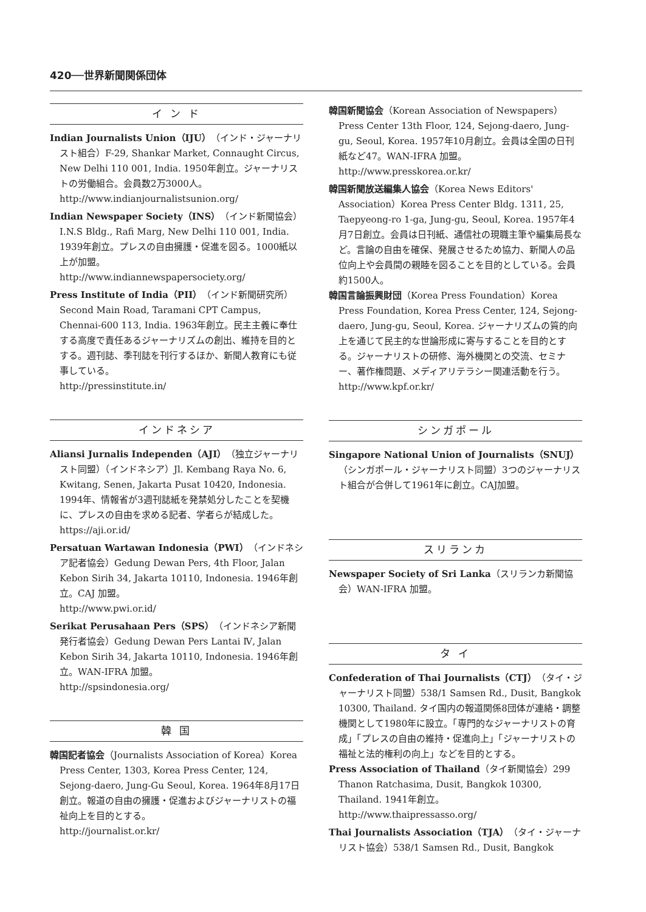420──世界新聞関係団体
イ ン ド
Indian Journalists Union（IJU）（インド・ジャーナリスト組合）F-29, Shankar Market, Connaught Circus, New Delhi 110 001, India. 1950年創立。ジャーナリストの労働組合。会員数2万3000人。
http://www.indianjournalistsunion.org/
Indian Newspaper Society（INS）（インド新聞協会）I.N.S Bldg., Rafi Marg, New Delhi 110 001, India. 1939年創立。プレスの自由擁護・促進を図る。1000紙以上が加盟。
http://www.indiannewspapersociety.org/
Press Institute of India（PII）（インド新聞研究所）Second Main Road, Taramani CPT Campus, Chennai-600 113, India. 1963年創立。民主主義に奉仕する高度で責任あるジャーナリズムの創出、維持を目的とする。週刊誌、季刊誌を刊行するほか、新聞人教育にも従事している。
http://pressinstitute.in/
インドネシア
Aliansi Jurnalis Independen（AJI）（独立ジャーナリスト同盟）（インドネシア）Jl. Kembang Raya No. 6, Kwitang, Senen, Jakarta Pusat 10420, Indonesia. 1994年、情報省が3週刊誌紙を発禁処分したことを契機に、プレスの自由を求める記者、学者らが結成した。
https://aji.or.id/
Persatuan Wartawan Indonesia（PWI）（インドネシア記者協会）Gedung Dewan Pers, 4th Floor, Jalan Kebon Sirih 34, Jakarta 10110, Indonesia. 1946年創立。CAJ 加盟。
http://www.pwi.or.id/
Serikat Perusahaan Pers（SPS）（インドネシア新聞発行者協会）Gedung Dewan Pers Lantai Ⅳ, Jalan Kebon Sirih 34, Jakarta 10110, Indonesia. 1946年創立。WAN-IFRA 加盟。
http://spsindonesia.org/
韓 国
韓国記者協会（Journalists Association of Korea）Korea Press Center, 1303, Korea Press Center, 124, Sejong-daero, Jung-Gu Seoul, Korea. 1964年8月17日創立。報道の自由の擁護・促進およびジャーナリストの福祉向上を目的とする。
http://journalist.or.kr/
韓国新聞協会（Korean Association of Newspapers）Press Center 13th Floor, 124, Sejong-daero, Jung-gu, Seoul, Korea. 1957年10月創立。会員は全国の日刊紙など47。WAN-IFRA 加盟。
http://www.presskorea.or.kr/
韓国新聞放送編集人協会（Korea News Editors' Association）Korea Press Center Bldg. 1311, 25, Taepyeong-ro 1-ga, Jung-gu, Seoul, Korea. 1957年4月7日創立。会員は日刊紙、通信社の現職主筆や編集局長など。言論の自由を確保、発展させるため協力、新聞人の品位向上や会員間の親睦を図ることを目的としている。会員約1500人。
韓国言論振興財団（Korea Press Foundation）Korea Press Foundation, Korea Press Center, 124, Sejong-daero, Jung-gu, Seoul, Korea. ジャーナリズムの質的向上を通じて民主的な世論形成に寄与することを目的とする。ジャーナリストの研修、海外機関との交流、セミナー、著作権問題、メディアリテラシー関連活動を行う。
http://www.kpf.or.kr/
シンガポール
Singapore National Union of Journalists（SNUJ）（シンガポール・ジャーナリスト同盟）3つのジャーナリスト組合が合併して1961年に創立。CAJ加盟。
スリランカ
Newspaper Society of Sri Lanka（スリランカ新聞協会）WAN-IFRA 加盟。
タ イ
Confederation of Thai Journalists（CTJ）（タイ・ジャーナリスト同盟）538/1 Samsen Rd., Dusit, Bangkok 10300, Thailand. タイ国内の報道関係8団体が連絡・調整機関として1980年に設立。「専門的なジャーナリストの育成」「プレスの自由の維持・促進向上」「ジャーナリストの福祉と法的権利の向上」などを目的とする。
Press Association of Thailand（タイ新聞協会）299 Thanon Ratchasima, Dusit, Bangkok 10300, Thailand. 1941年創立。
http://www.thaipressasso.org/
Thai Journalists Association（TJA）（タイ・ジャーナリスト協会）538/1 Samsen Rd., Dusit, Bangkok